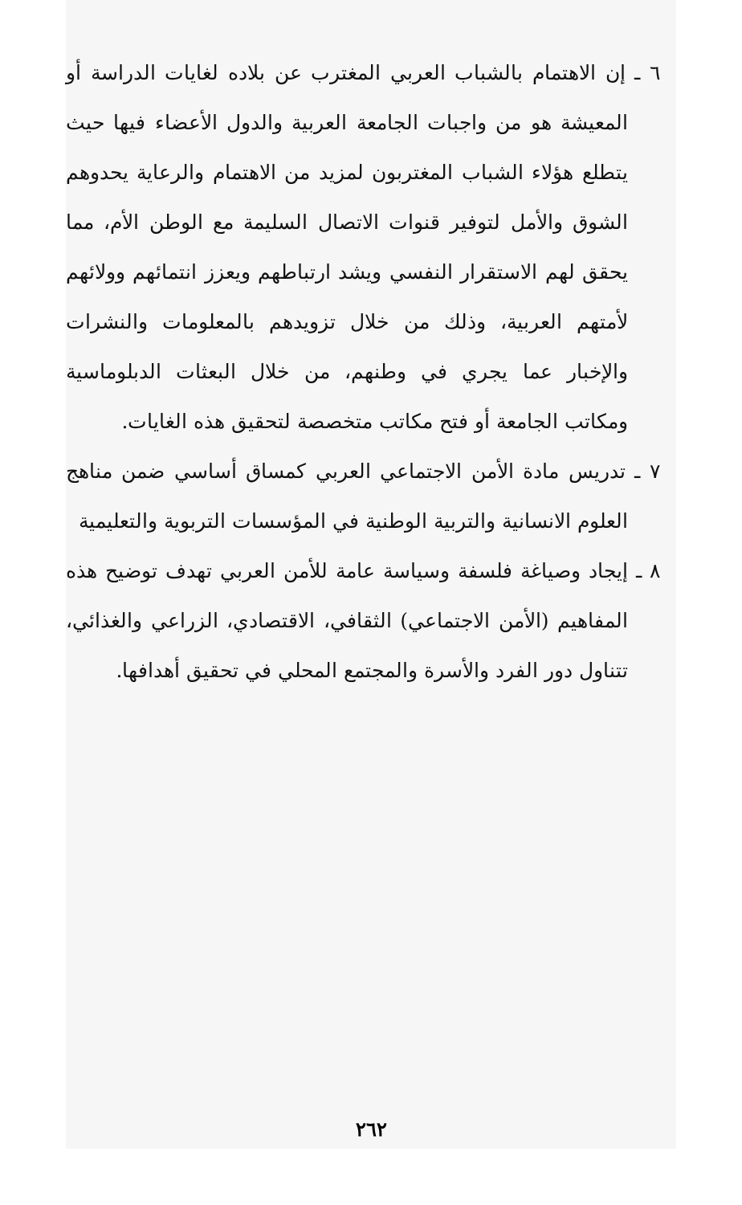٦ ـ إن الاهتمام بالشباب العربي المغترب عن بلاده لغايات الدراسة أو المعيشة هو من واجبات الجامعة العربية والدول الأعضاء فيها حيث يتطلع هؤلاء الشباب المغتربون لمزيد من الاهتمام والرعاية يحدوهم الشوق والأمل لتوفير قنوات الاتصال السليمة مع الوطن الأم، مما يحقق لهم الاستقرار النفسي ويشد ارتباطهم ويعزز انتمائهم وولائهم لأمتهم العربية، وذلك من خلال تزويدهم بالمعلومات والنشرات والإخبار عما يجري في وطنهم، من خلال البعثات الدبلوماسية ومكاتب الجامعة أو فتح مكاتب متخصصة لتحقيق هذه الغايات.
٧ ـ تدريس مادة الأمن الاجتماعي العربي كمساق أساسي ضمن مناهج العلوم الانسانية والتربية الوطنية في المؤسسات التربوية والتعليمية
٨ ـ إيجاد وصياغة فلسفة وسياسة عامة للأمن العربي تهدف توضيح هذه المفاهيم (الأمن الاجتماعي) الثقافي، الاقتصادي، الزراعي والغذائي، تتناول دور الفرد والأسرة والمجتمع المحلي في تحقيق أهدافها.
٢٦٢